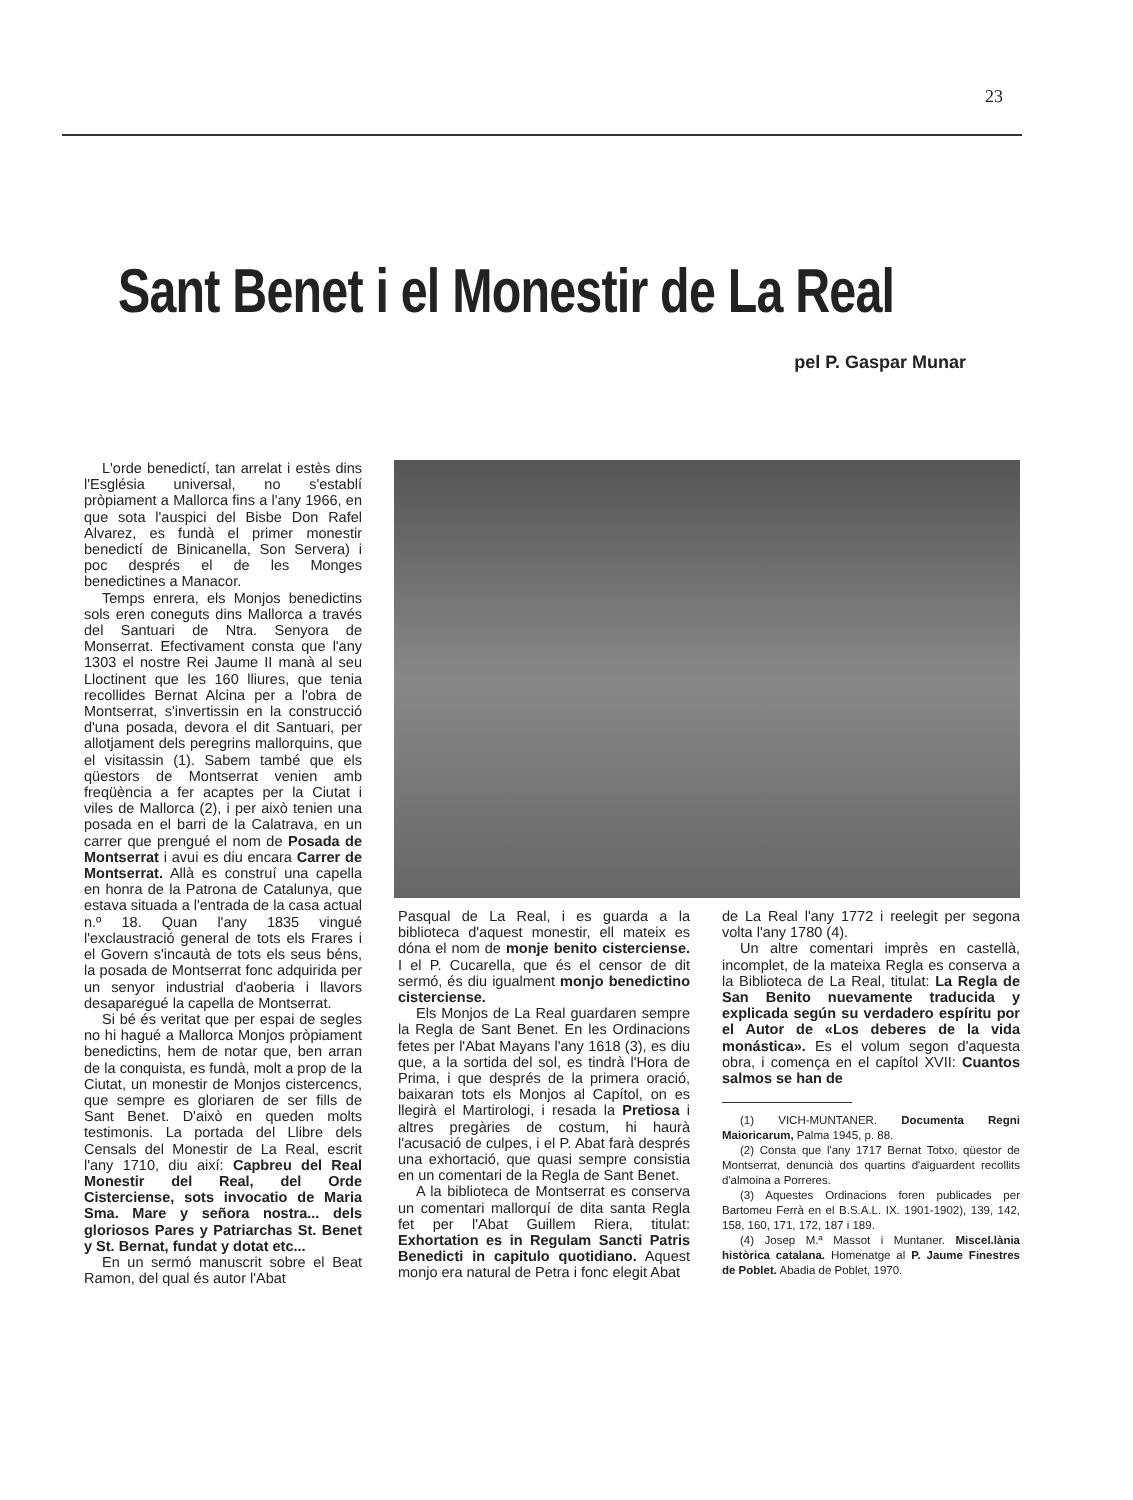23
Sant Benet i el Monestir de La Real
pel P. Gaspar Munar
L'orde benedictí, tan arrelat i estès dins l'Església universal, no s'establí pròpiament a Mallorca fins a l'any 1966, en que sota l'auspici del Bisbe Don Rafel Alvarez, es fundà el primer monestir benedictí de Binicanella, Son Servera) i poc després el de les Monges benedictines a Manacor.
Temps enrera, els Monjos benedictins sols eren coneguts dins Mallorca a través del Santuari de Ntra. Senyora de Monserrat. Efectivament consta que l'any 1303 el nostre Rei Jaume II manà al seu Lloctinent que les 160 lliures, que tenia recollides Bernat Alcina per a l'obra de Montserrat, s'invertissin en la construcció d'una posada, devora el dit Santuari, per allotjament dels peregrins mallorquins, que el visitassin (1). Sabem també que els qüestors de Montserrat venien amb freqüència a fer acaptes per la Ciutat i viles de Mallorca (2), i per això tenien una posada en el barri de la Calatrava, en un carrer que prengué el nom de Posada de Montserrat i avui es diu encara Carrer de Montserrat. Allà es construí una capella en honra de la Patrona de Catalunya, que estava situada a l'entrada de la casa actual n.º 18. Quan l'any 1835 vingué l'exclaustració general de tots els Frares i el Govern s'incautà de tots els seus béns, la posada de Montserrat fonc adquirida per un senyor industrial d'aoberia i llavors desaparegué la capella de Montserrat.
Si bé és veritat que per espai de segles no hi hagué a Mallorca Monjos pròpiament benedictins, hem de notar que, ben arran de la conquista, es fundà, molt a prop de la Ciutat, un monestir de Monjos cistercencs, que sempre es gloriaren de ser fills de Sant Benet. D'això en queden molts testimonis. La portada del Llibre dels Censals del Monestir de La Real, escrit l'any 1710, diu així: Capbreu del Real Monestir del Real, del Orde Cisterciense, sots invocatio de Maria Sma. Mare y señora nostra... dels gloriosos Pares y Patriarchas St. Benet y St. Bernat, fundat y dotat etc...
En un sermó manuscrit sobre el Beat Ramon, del qual és autor l'Abat
Pasqual de La Real, i es guarda a la biblioteca d'aquest monestir, ell mateix es dóna el nom de monje benito cisterciense. I el P. Cucarella, que és el censor de dit sermó, és diu igualment monjo benedictino cisterciense.
Els Monjos de La Real guardaren sempre la Regla de Sant Benet. En les Ordinacions fetes per l'Abat Mayans l'any 1618 (3), es diu que, a la sortida del sol, es tindrà l'Hora de Prima, i que després de la primera oració, baixaran tots els Monjos al Capítol, on es llegirà el Martirologi, i resada la Pretiosa i altres pregàries de costum, hi haurà l'acusació de culpes, i el P. Abat farà després una exhortació, que quasi sempre consistia en un comentari de la Regla de Sant Benet.
A la biblioteca de Montserrat es conserva un comentari mallorquí de dita santa Regla fet per l'Abat Guillem Riera, titulat: Exhortation es in Regulam Sancti Patris Benedicti in capitulo quotidiano. Aquest monjo era natural de Petra i fonc elegit Abat
de La Real l'any 1772 i reelegit per segona volta l'any 1780 (4).
Un altre comentari imprès en castellà, incomplet, de la mateixa Regla es conserva a la Biblioteca de La Real, titulat: La Regla de San Benito nuevamente traducida y explicada según su verdadero espíritu por el Autor de «Los deberes de la vida monástica». Es el volum segon d'aquesta obra, i comença en el capítol XVII: Cuantos salmos se han de
(1) VICH-MUNTANER. Documenta Regni Maioricarum, Palma 1945, p. 88.
(2) Consta que l'any 1717 Bernat Totxo, qüestor de Montserrat, denuncià dos quartins d'aiguardent recollits d'almoina a Porreres.
(3) Aquestes Ordinacions foren publicades per Bartomeu Ferrà en el B.S.A.L. IX. 1901-1902), 139, 142, 158, 160, 171, 172, 187 i 189.
(4) Josep M.ª Massot i Muntaner. Miscel.lània històrica catalana. Homenatge al P. Jaume Finestres de Poblet. Abadia de Poblet, 1970.